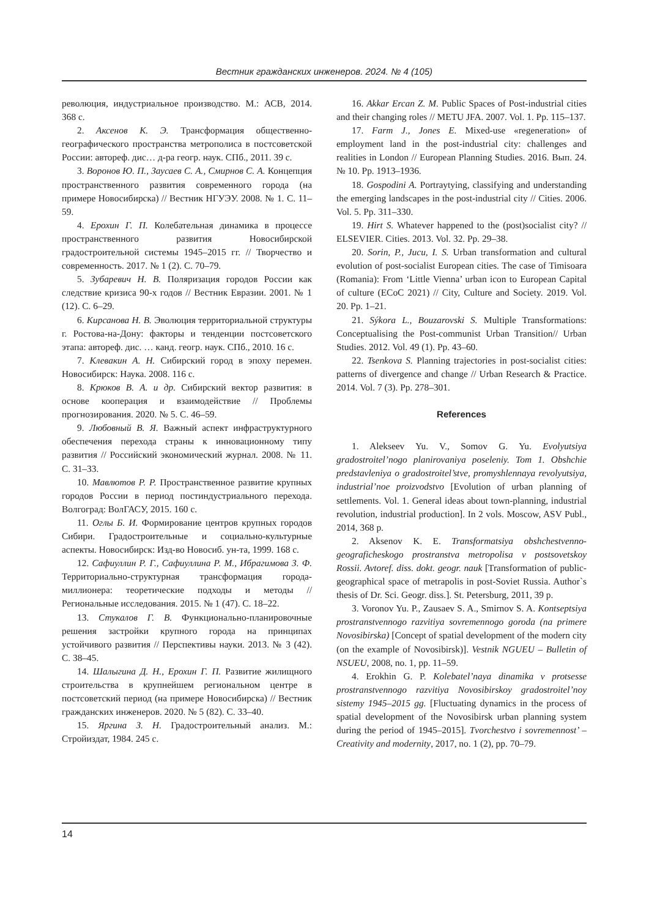Вестник гражданских инженеров. 2024. № 4 (105)
революция, индустриальное производство. М.: АСВ, 2014. 368 с.
2. Аксенов К. Э. Трансформация общественно-географического пространства метрополиса в постсоветской России: автореф. дис… д-ра геогр. наук. СПб., 2011. 39 с.
3. Воронов Ю. П., Заусаев С. А., Смирнов С. А. Концепция пространственного развития современного города (на примере Новосибирска) // Вестник НГУЭУ. 2008. № 1. С. 11–59.
4. Ерохин Г. П. Колебательная динамика в процессе пространственного развития Новосибирской градостроительной системы 1945–2015 гг. // Творчество и современность. 2017. № 1 (2). С. 70–79.
5. Зубаревич Н. В. Поляризация городов России как следствие кризиса 90-х годов // Вестник Евразии. 2001. № 1 (12). С. 6–29.
6. Кирсанова Н. В. Эволюция территориальной структуры г. Ростова-на-Дону: факторы и тенденции постсоветского этапа: автореф. дис. … канд. геогр. наук. СПб., 2010. 16 с.
7. Клевакин А. Н. Сибирский город в эпоху перемен. Новосибирск: Наука. 2008. 116 с.
8. Крюков В. А. и др. Сибирский вектор развития: в основе кооперация и взаимодействие // Проблемы прогнозирования. 2020. № 5. С. 46–59.
9. Любовный В. Я. Важный аспект инфраструктурного обеспечения перехода страны к инновационному типу развития // Российский экономический журнал. 2008. № 11. С. 31–33.
10. Мавлютов Р. Р. Пространственное развитие крупных городов России в период постиндустриального перехода. Волгоград: ВолГАСУ, 2015. 160 с.
11. Оглы Б. И. Формирование центров крупных городов Сибири. Градостроительные и социально-культурные аспекты. Новосибирск: Изд-во Новосиб. ун-та, 1999. 168 с.
12. Сафиуллин Р. Г., Сафиуллина Р. М., Ибрагимова З. Ф. Территориально-структурная трансформация города-миллионера: теоретические подходы и методы // Региональные исследования. 2015. № 1 (47). С. 18–22.
13. Стукалов Г. В. Функционально-планировочные решения застройки крупного города на принципах устойчивого развития // Перспективы науки. 2013. № 3 (42). С. 38–45.
14. Шалыгина Д. Н., Ерохин Г. П. Развитие жилищного строительства в крупнейшем региональном центре в постсоветский период (на примере Новосибирска) // Вестник гражданских инженеров. 2020. № 5 (82). С. 33–40.
15. Яргина З. Н. Градостроительный анализ. М.: Стройиздат, 1984. 245 с.
16. Akkar Ercan Z. M. Public Spaces of Post-industrial cities and their changing roles // METU JFA. 2007. Vol. 1. Pp. 115–137.
17. Farm J., Jones E. Mixed-use «regeneration» of employment land in the post-industrial city: challenges and realities in London // European Planning Studies. 2016. Вып. 24. № 10. Pp. 1913–1936.
18. Gospodini A. Portraytying, classifying and understanding the emerging landscapes in the post-industrial city // Cities. 2006. Vol. 5. Pp. 311–330.
19. Hirt S. Whatever happened to the (post)socialist city? // ELSEVIER. Cities. 2013. Vol. 32. Pp. 29–38.
20. Sorin, P., Jucu, I. S. Urban transformation and cultural evolution of post-socialist European cities. The case of Timisoara (Romania): From ‘Little Vienna’ urban icon to European Capital of culture (ECoC 2021) // City, Culture and Society. 2019. Vol. 20. Pp. 1–21.
21. Sýkora L., Bouzarovski S. Multiple Transformations: Conceptualising the Post-communist Urban Transition// Urban Studies. 2012. Vol. 49 (1). Pp. 43–60.
22. Tsenkova S. Planning trajectories in post-socialist cities: patterns of divergence and change // Urban Research & Practice. 2014. Vol. 7 (3). Pp. 278–301.
References
1. Alekseev Yu. V., Somov G. Yu. Evolyutsiya gradostroitel’nogo planirovaniya poseleniy. Tom 1. Obshchie predstavleniya o gradostroitel’stve, promyshlennaya revolyutsiya, industrial’noe proizvodstvo [Evolution of urban planning of settlements. Vol. 1. General ideas about town-planning, industrial revolution, industrial production]. In 2 vols. Moscow, ASV Publ., 2014, 368 p.
2. Aksenov K. E. Transformatsiya obshchestvenno-geograficheskogo prostranstva metropolisa v postsovetskoy Rossii. Avtoref. diss. dokt. geogr. nauk [Transformation of public-geographical space of metrapolis in post-Soviet Russia. Author`s thesis of Dr. Sci. Geogr. diss.]. St. Petersburg, 2011, 39 p.
3. Voronov Yu. P., Zausaev S. A., Smirnov S. A. Kontseptsiya prostranstvennogo razvitiya sovremennogo goroda (na primere Novosibirska) [Concept of spatial development of the modern city (on the example of Novosibirsk)]. Vestnik NGUEU – Bulletin of NSUEU, 2008, no. 1, pp. 11–59.
4. Erokhin G. P. Kolebatel’naya dinamika v protsesse prostranstvennogo razvitiya Novosibirskoy gradostroitel’noy sistemy 1945–2015 gg. [Fluctuating dynamics in the process of spatial development of the Novosibirsk urban planning system during the period of 1945–2015]. Tvorchestvo i sovremennost’ – Creativity and modernity, 2017, no. 1 (2), pp. 70–79.
14